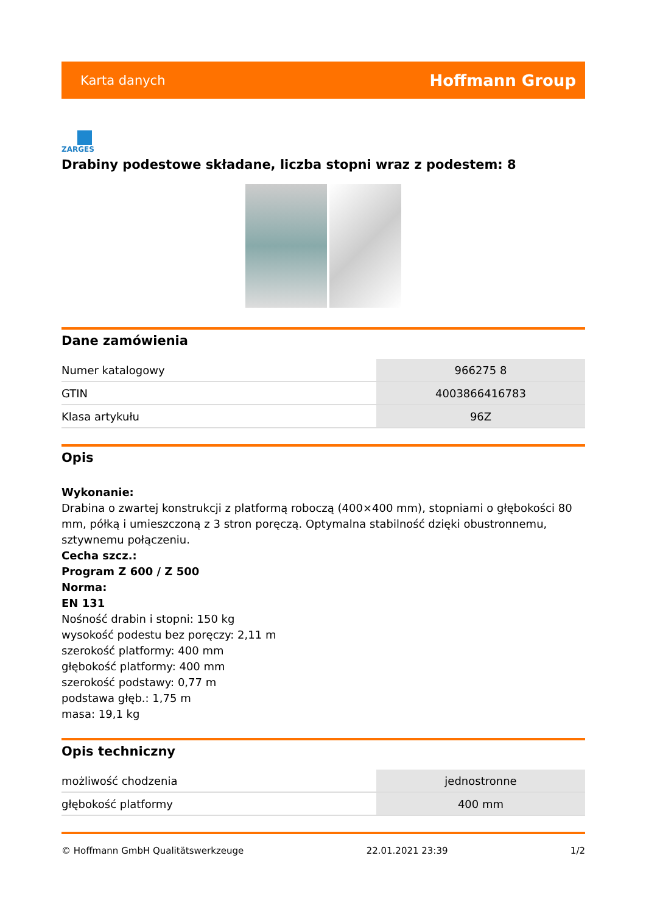Karta danych Hoffmann Group
ZARGES
Drabiny podestowe składane, liczba stopni wraz z podestem: 8
Dane zamówienia
| Numer katalogowy | 966275 8 |
| GTIN | 4003866416783 |
| Klasa artykułu | 96Z |
Opis
Wykonanie:
Drabina o zwartej konstrukcji z platformą roboczą (400×400 mm), stopniami o głębokości 80 mm, półką i umieszczoną z 3 stron poręczą. Optymalna stabilność dzięki obustronnemu, sztywnemu połączeniu.
Cecha szcz.:
Program Z 600 / Z 500
Norma:
EN 131
Nośność drabin i stopni: 150 kg
wysokość podestu bez poręczy: 2,11 m
szerokość platformy: 400 mm
głębokość platformy: 400 mm
szerokość podstawy: 0,77 m
podstawa głęb.: 1,75 m
masa: 19,1 kg
Opis techniczny
| możliwość chodzenia | jednostronne |
| głębokość platformy | 400 mm |
© Hoffmann GmbH Qualitätswerkzeuge 22.01.2021 23:39 1/2